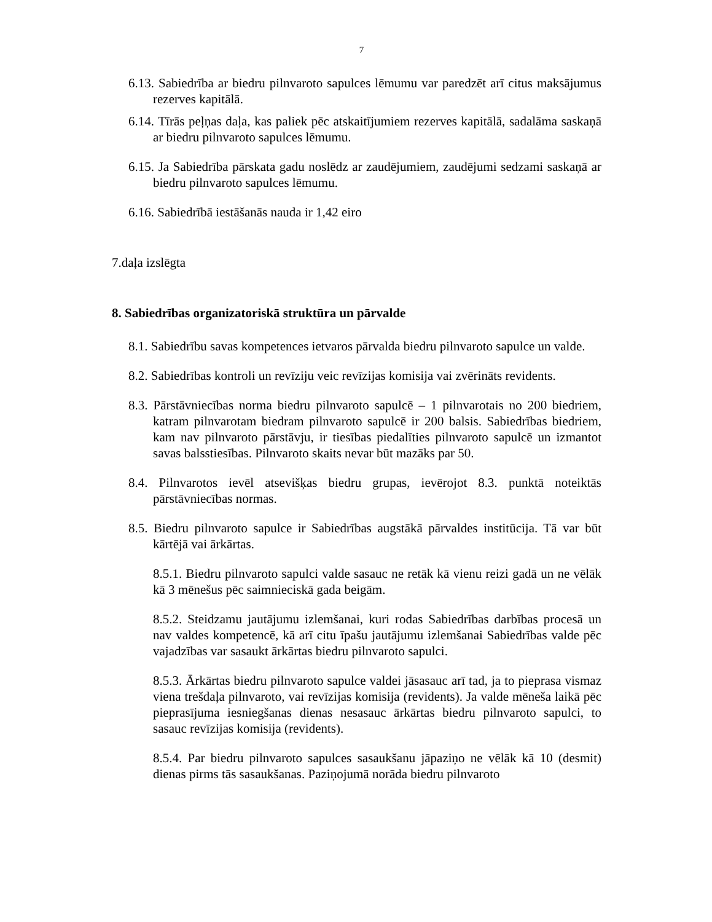7
6.13. Sabiedrība ar biedru pilnvaroto sapulces lēmumu var paredzēt arī citus maksājumus rezerves kapitālā.
6.14. Tīrās peļņas daļa, kas paliek pēc atskaitījumiem rezerves kapitālā, sadalāma saskaņā ar biedru pilnvaroto sapulces lēmumu.
6.15. Ja Sabiedrība pārskata gadu noslēdz ar zaudējumiem, zaudējumi sedzami saskaņā ar biedru pilnvaroto sapulces lēmumu.
6.16. Sabiedrībā iestāšanās nauda ir 1,42 eiro
7.daļa izslēgta
8. Sabiedrības organizatoriskā struktūra un pārvalde
8.1. Sabiedrību savas kompetences ietvaros pārvalda biedru pilnvaroto sapulce un valde.
8.2. Sabiedrības kontroli un revīziju veic revīzijas komisija vai zvērināts revidents.
8.3. Pārstāvniecības norma biedru pilnvaroto sapulcē – 1 pilnvarotais no 200 biedriem, katram pilnvarotam biedram pilnvaroto sapulcē ir 200 balsis. Sabiedrības biedriem, kam nav pilnvaroto pārstāvju, ir tiesības piedalīties pilnvaroto sapulcē un izmantot savas balsstiesības. Pilnvaroto skaits nevar būt mazāks par 50.
8.4. Pilnvarotos ievēl atsevišķas biedru grupas, ievērojot 8.3. punktā noteiktās pārstāvniecības normas.
8.5. Biedru pilnvaroto sapulce ir Sabiedrības augstākā pārvaldes institūcija. Tā var būt kārtējā vai ārkārtas.
8.5.1. Biedru pilnvaroto sapulci valde sasauc ne retāk kā vienu reizi gadā un ne vēlāk kā 3 mēnešus pēc saimnieciskā gada beigām.
8.5.2. Steidzamu jautājumu izlemšanai, kuri rodas Sabiedrības darbības procesā un nav valdes kompetencē, kā arī citu īpašu jautājumu izlemšanai Sabiedrības valde pēc vajadzības var sasaukt ārkārtas biedru pilnvaroto sapulci.
8.5.3. Ārkārtas biedru pilnvaroto sapulce valdei jāsasauc arī tad, ja to pieprasa vismaz viena trešdaļa pilnvaroto, vai revīzijas komisija (revidents). Ja valde mēneša laikā pēc pieprasījuma iesniegšanas dienas nesasauc ārkārtas biedru pilnvaroto sapulci, to sasauc revīzijas komisija (revidents).
8.5.4. Par biedru pilnvaroto sapulces sasaukšanu jāpaziņo ne vēlāk kā 10 (desmit) dienas pirms tās sasaukšanas. Paziņojumā norāda biedru pilnvaroto